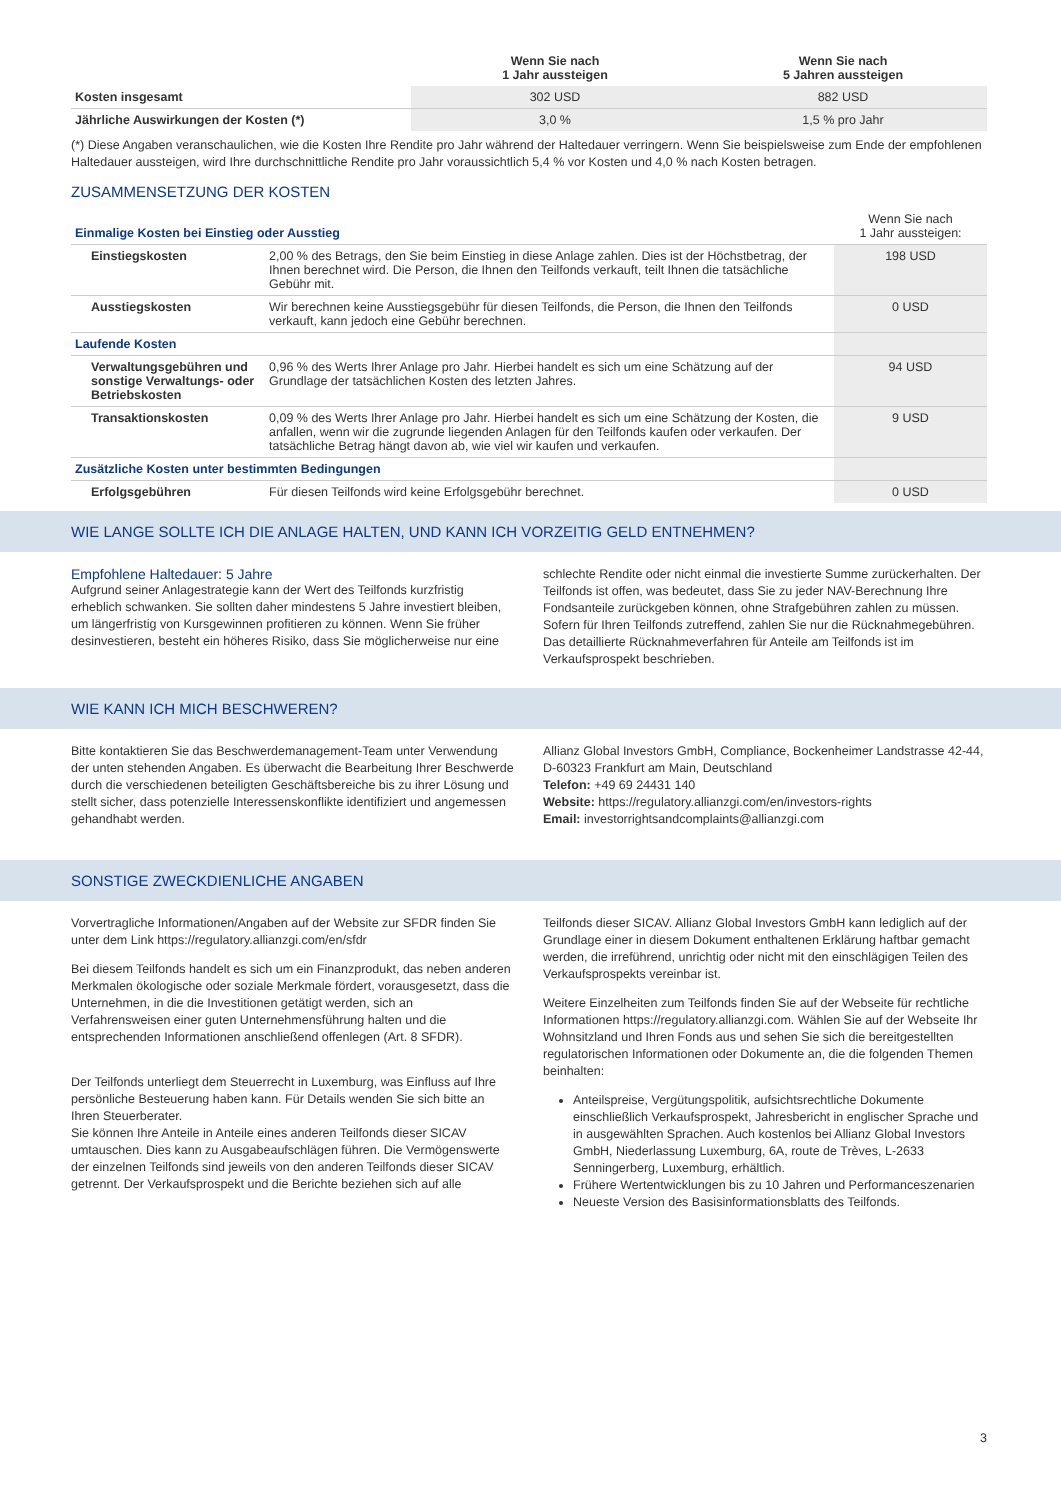| | Wenn Sie nach 1 Jahr aussteigen | Wenn Sie nach 5 Jahren aussteigen |
| --- | --- | --- |
| Kosten insgesamt | 302 USD | 882 USD |
| Jährliche Auswirkungen der Kosten (*) | 3,0 % | 1,5 % pro Jahr |
(*) Diese Angaben veranschaulichen, wie die Kosten Ihre Rendite pro Jahr während der Haltedauer verringern. Wenn Sie beispielsweise zum Ende der empfohlenen Haltedauer aussteigen, wird Ihre durchschnittliche Rendite pro Jahr voraussichtlich 5,4 % vor Kosten und 4,0 % nach Kosten betragen.
ZUSAMMENSETZUNG DER KOSTEN
| Einmalige Kosten bei Einstieg oder Ausstieg | | Wenn Sie nach 1 Jahr aussteigen: |
| Einstiegskosten | 2,00 % des Betrags, den Sie beim Einstieg in diese Anlage zahlen. Dies ist der Höchstbetrag, der Ihnen berechnet wird. Die Person, die Ihnen den Teilfonds verkauft, teilt Ihnen die tatsächliche Gebühr mit. | 198 USD |
| Ausstiegskosten | Wir berechnen keine Ausstiegsgebühr für diesen Teilfonds, die Person, die Ihnen den Teilfonds verkauft, kann jedoch eine Gebühr berechnen. | 0 USD |
| Laufende Kosten | | |
| Verwaltungsgebühren und sonstige Verwaltungs- oder Betriebskosten | 0,96 % des Werts Ihrer Anlage pro Jahr. Hierbei handelt es sich um eine Schätzung auf der Grundlage der tatsächlichen Kosten des letzten Jahres. | 94 USD |
| Transaktionskosten | 0,09 % des Werts Ihrer Anlage pro Jahr. Hierbei handelt es sich um eine Schätzung der Kosten, die anfallen, wenn wir die zugrunde liegenden Anlagen für den Teilfonds kaufen oder verkaufen. Der tatsächliche Betrag hängt davon ab, wie viel wir kaufen und verkaufen. | 9 USD |
| Zusätzliche Kosten unter bestimmten Bedingungen | | |
| Erfolgsgebühren | Für diesen Teilfonds wird keine Erfolgsgebühr berechnet. | 0 USD |
WIE LANGE SOLLTE ICH DIE ANLAGE HALTEN, UND KANN ICH VORZEITIG GELD ENTNEHMEN?
Empfohlene Haltedauer: 5 Jahre
Aufgrund seiner Anlagestrategie kann der Wert des Teilfonds kurzfristig erheblich schwanken. Sie sollten daher mindestens 5 Jahre investiert bleiben, um längerfristig von Kursgewinnen profitieren zu können. Wenn Sie früher desinvestieren, besteht ein höheres Risiko, dass Sie möglicherweise nur eine
schlechte Rendite oder nicht einmal die investierte Summe zurückerhalten. Der Teilfonds ist offen, was bedeutet, dass Sie zu jeder NAV-Berechnung Ihre Fondsanteile zurückgeben können, ohne Strafgebühren zahlen zu müssen. Sofern für Ihren Teilfonds zutreffend, zahlen Sie nur die Rücknahmegebühren. Das detaillierte Rücknahmeverfahren für Anteile am Teilfonds ist im Verkaufsprospekt beschrieben.
WIE KANN ICH MICH BESCHWEREN?
Bitte kontaktieren Sie das Beschwerdemanagement-Team unter Verwendung der unten stehenden Angaben. Es überwacht die Bearbeitung Ihrer Beschwerde durch die verschiedenen beteiligten Geschäftsbereiche bis zu ihrer Lösung und stellt sicher, dass potenzielle Interessenskonflikte identifiziert und angemessen gehandhabt werden.
Allianz Global Investors GmbH, Compliance, Bockenheimer Landstrasse 42-44, D-60323 Frankfurt am Main, Deutschland
Telefon: +49 69 24431 140
Website: https://regulatory.allianzgi.com/en/investors-rights
Email: investorrightsandcomplaints@allianzgi.com
SONSTIGE ZWECKDIENLICHE ANGABEN
Vorvertragliche Informationen/Angaben auf der Website zur SFDR finden Sie unter dem Link https://regulatory.allianzgi.com/en/sfdr
Bei diesem Teilfonds handelt es sich um ein Finanzprodukt, das neben anderen Merkmalen ökologische oder soziale Merkmale fördert, vorausgesetzt, dass die Unternehmen, in die die Investitionen getätigt werden, sich an Verfahrensweisen einer guten Unternehmensführung halten und die entsprechenden Informationen anschließend offenlegen (Art. 8 SFDR).
Der Teilfonds unterliegt dem Steuerrecht in Luxemburg, was Einfluss auf Ihre persönliche Besteuerung haben kann. Für Details wenden Sie sich bitte an Ihren Steuerberater.
Sie können Ihre Anteile in Anteile eines anderen Teilfonds dieser SICAV umtauschen. Dies kann zu Ausgabeaufschlägen führen. Die Vermögenswerte der einzelnen Teilfonds sind jeweils von den anderen Teilfonds dieser SICAV getrennt. Der Verkaufsprospekt und die Berichte beziehen sich auf alle
Teilfonds dieser SICAV. Allianz Global Investors GmbH kann lediglich auf der Grundlage einer in diesem Dokument enthaltenen Erklärung haftbar gemacht werden, die irreführend, unrichtig oder nicht mit den einschlägigen Teilen des Verkaufsprospekts vereinbar ist.
Weitere Einzelheiten zum Teilfonds finden Sie auf der Webseite für rechtliche Informationen https://regulatory.allianzgi.com. Wählen Sie auf der Webseite Ihr Wohnsitzland und Ihren Fonds aus und sehen Sie sich die bereitgestellten regulatorischen Informationen oder Dokumente an, die die folgenden Themen beinhalten:
Anteilspreise, Vergütungspolitik, aufsichtsrechtliche Dokumente einschließlich Verkaufsprospekt, Jahresbericht in englischer Sprache und in ausgewählten Sprachen. Auch kostenlos bei Allianz Global Investors GmbH, Niederlassung Luxemburg, 6A, route de Trèves, L-2633 Senningerberg, Luxemburg, erhältlich.
Frühere Wertentwicklungen bis zu 10 Jahren und Performanceszenarien
Neueste Version des Basisinformationsblatts des Teilfonds.
3